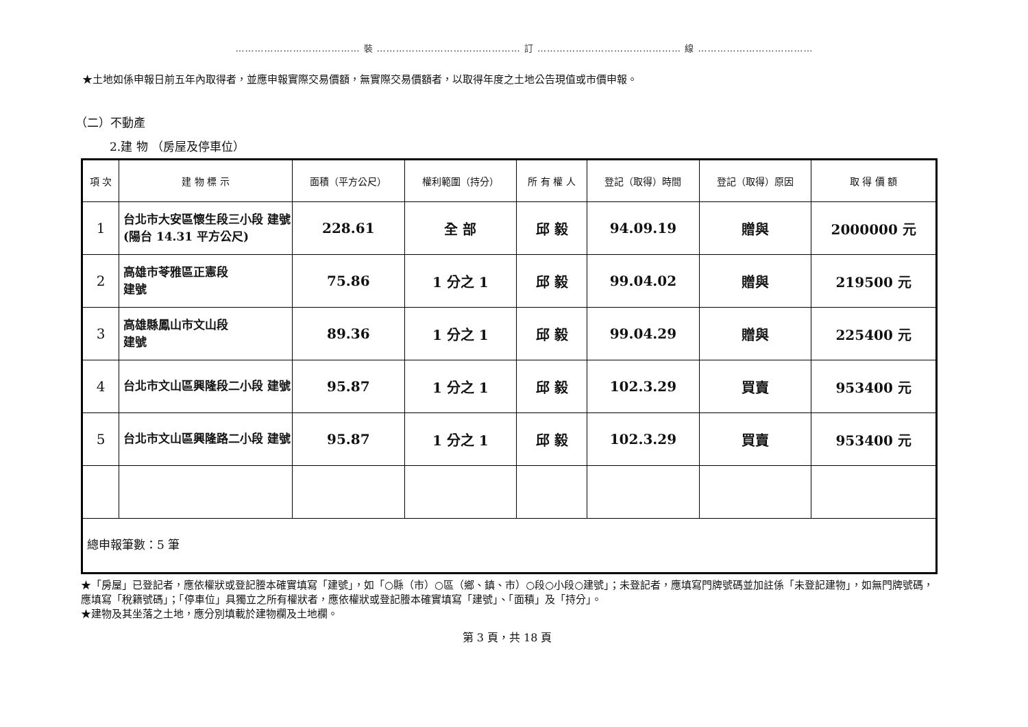………………………………… 裝 ……………………………………… 訂 ……………………………………… 線 ………………………………
★土地如係申報日前五年內取得者，並應申報實際交易價額，無實際交易價額者，以取得年度之土地公告現值或市價申報。
（二）不動產
2.建 物 （房屋及停車位）
| 項 次 | 建 物 標 示 | 面積（平方公尺） | 權利範圍（持分） | 所 有 權 人 | 登記（取得）時間 | 登記（取得）原因 | 取 得 價 額 |
| --- | --- | --- | --- | --- | --- | --- | --- |
| 1 | 台北市大安區懷生段三小段 建號 (陽台 14.31 平方公尺) | 228.61 | 全 部 | 邱 毅 | 94.09.19 | 贈與 | 2000000 元 |
| 2 | 高雄市苓雅區正憲段 建號 | 75.86 | 1 分之 1 | 邱 毅 | 99.04.02 | 贈與 | 219500 元 |
| 3 | 高雄縣鳳山市文山段 建號 | 89.36 | 1 分之 1 | 邱 毅 | 99.04.29 | 贈與 | 225400 元 |
| 4 | 台北市文山區興隆段二小段 建號 | 95.87 | 1 分之 1 | 邱 毅 | 102.3.29 | 買賣 | 953400 元 |
| 5 | 台北市文山區興隆路二小段 建號 | 95.87 | 1 分之 1 | 邱 毅 | 102.3.29 | 買賣 | 953400 元 |
| 總申報筆數：5 筆 | | | | | | | |
★「房屋」已登記者，應依權狀或登記謄本確實填寫「建號」，如「○縣（市）○區（鄉、鎮、市）○段○小段○建號」；未登記者，應填寫門牌號碼並加註係「未登記建物」，如無門牌號碼，應填寫「稅籍號碼」；「停車位」具獨立之所有權狀者，應依權狀或登記謄本確實填寫「建號」、「面積」及「持分」。
★建物及其坐落之土地，應分別填載於建物欄及土地欄。
第 3 頁，共 18 頁